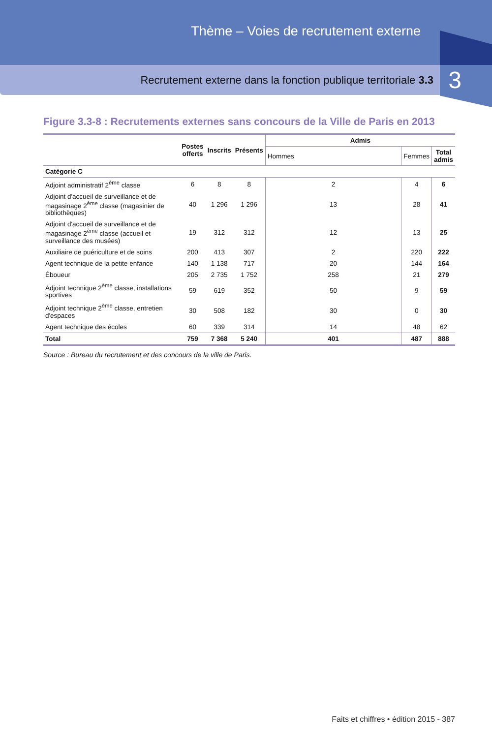Thème – Voies de recrutement externe
Recrutement externe dans la fonction publique territoriale 3.3
3
Figure 3.3-8 : Recrutements externes sans concours de la Ville de Paris en 2013
| | Postes offerts | Inscrits | Présents | Admis | | |
| --- | --- | --- | --- | --- | --- | --- |
| | | | | Hommes | Femmes | Total admis |
| Catégorie C | | | | | | |
| Adjoint administratif 2<sup>ème</sup> classe | 6 | 8 | 8 | 2 | 4 | 6 |
| Adjoint d'accueil de surveillance et de magasinage 2<sup>ème</sup> classe (magasinier de bibliothèques) | 40 | 1 296 | 1 296 | 13 | 28 | 41 |
| Adjoint d'accueil de surveillance et de magasinage 2<sup>ème</sup> classe (accueil et surveillance des musées) | 19 | 312 | 312 | 12 | 13 | 25 |
| Auxiliaire de puériculture et de soins | 200 | 413 | 307 | 2 | 220 | 222 |
| Agent technique de la petite enfance | 140 | 1 138 | 717 | 20 | 144 | 164 |
| Éboueur | 205 | 2 735 | 1 752 | 258 | 21 | 279 |
| Adjoint technique 2<sup>ème</sup> classe, installations sportives | 59 | 619 | 352 | 50 | 9 | 59 |
| Adjoint technique 2<sup>ème</sup> classe, entretien d'espaces | 30 | 508 | 182 | 30 | 0 | 30 |
| Agent technique des écoles | 60 | 339 | 314 | 14 | 48 | 62 |
| Total | 759 | 7 368 | 5 240 | 401 | 487 | 888 |
Source : Bureau du recrutement et des concours de la ville de Paris.
Faits et chiffres • édition 2015 - 387